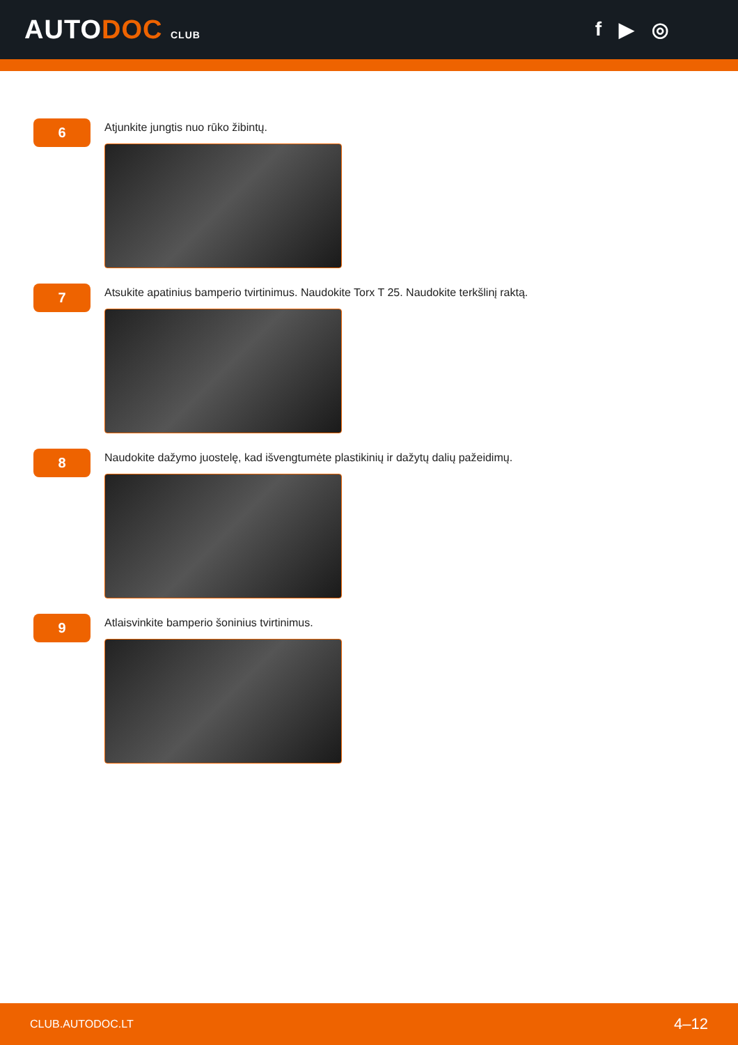AUTODOC CLUB
f ▶ ◎
6
Atjunkite jungtis nuo rūko žibintų.
7
Atsukite apatinius bamperio tvirtinimus. Naudokite Torx T 25. Naudokite terkšlinį raktą.
8
Naudokite dažymo juostelę, kad išvengtumėte plastikinių ir dažytų dalių pažeidimų.
9
Atlaisvinkite bamperio šoninius tvirtinimus.
CLUB.AUTODOC.LT 4–12